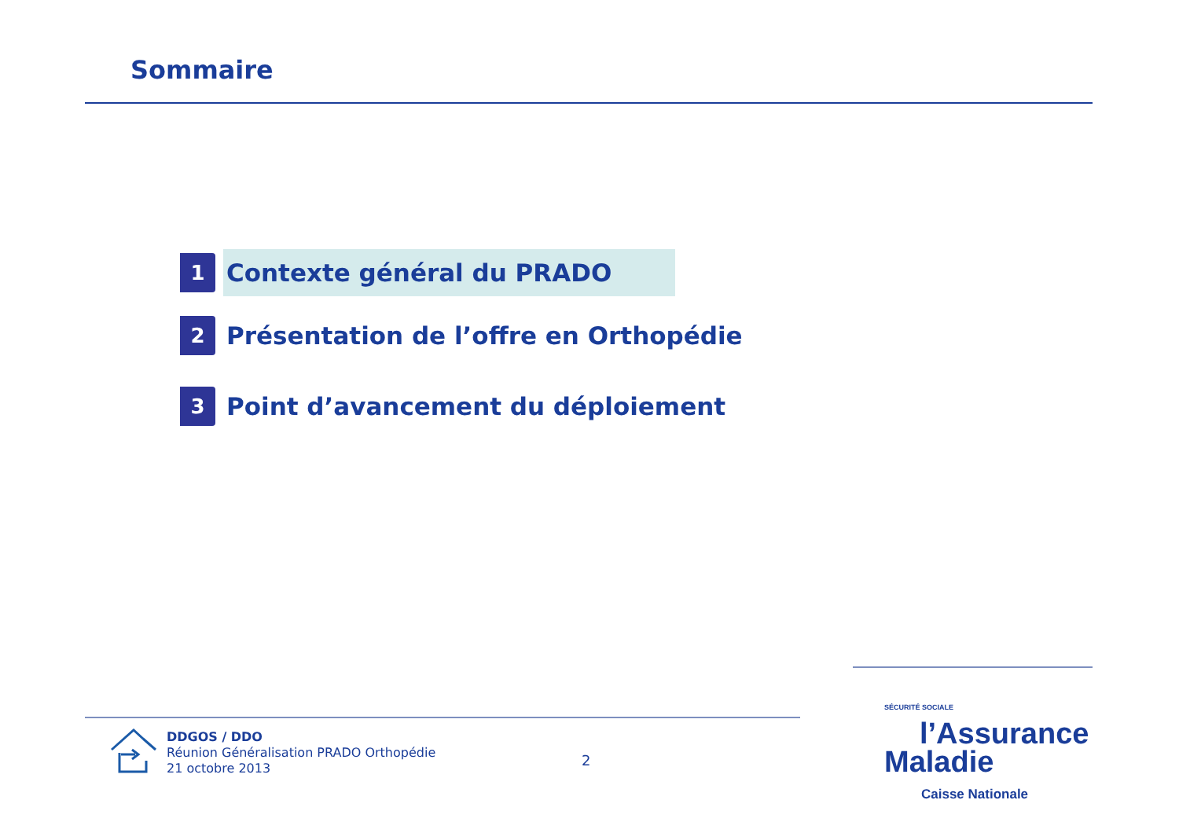Sommaire
1
Contexte général du PRADO
2
Présentation de l’offre en Orthopédie
3
Point d’avancement du déploiement
DDGOS / DDO
Réunion Généralisation PRADO Orthopédie
21 octobre 2013
2
SÉCURITÉ SOCIALE
l’Assurance
Maladie
Caisse Nationale